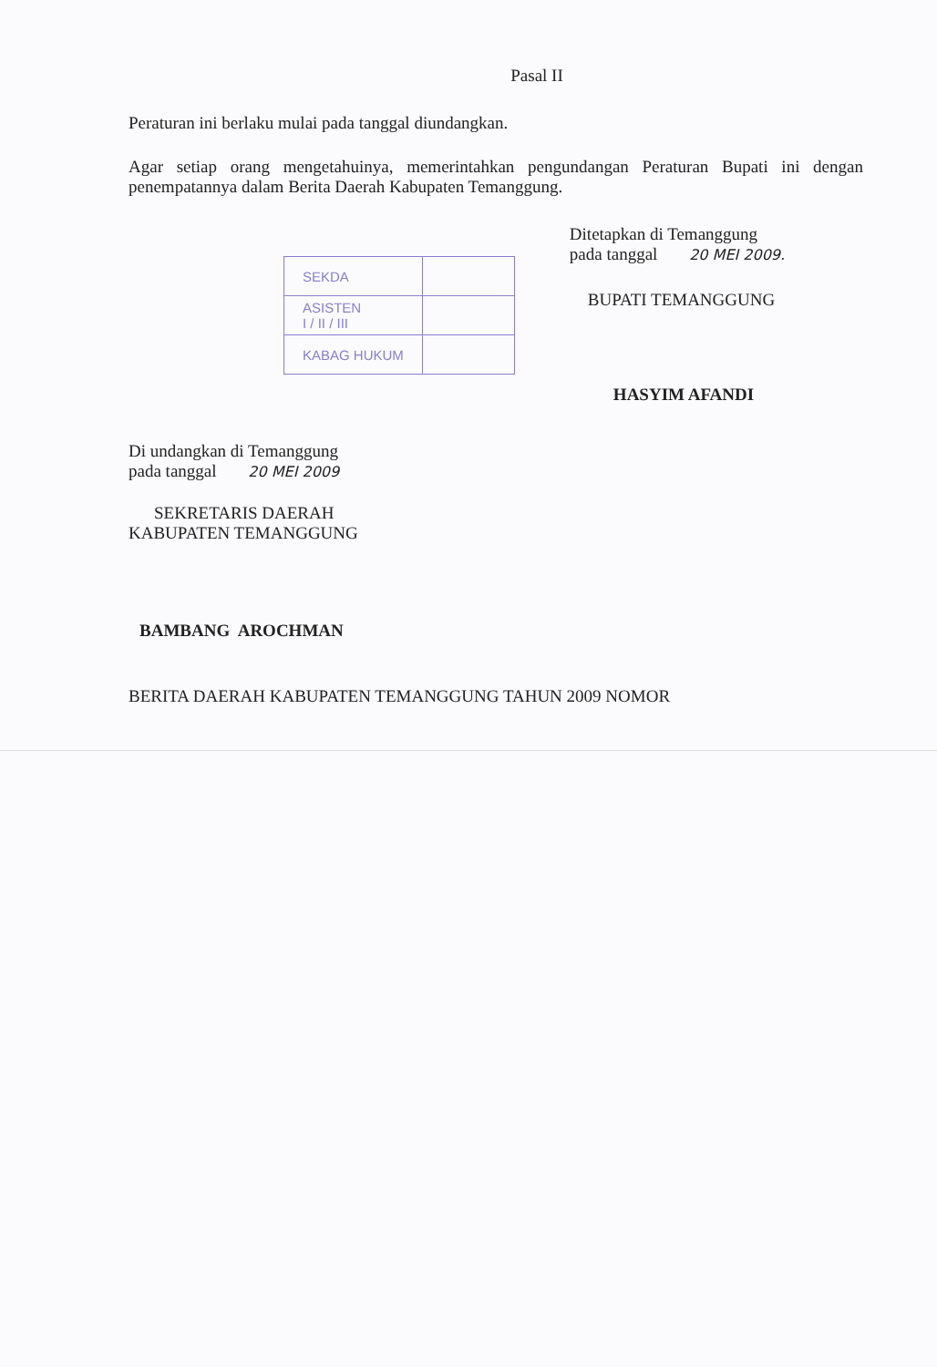Pasal II
Peraturan ini berlaku mulai pada tanggal diundangkan.
Agar setiap orang mengetahuinya, memerintahkan pengundangan Peraturan Bupati ini dengan penempatannya dalam Berita Daerah Kabupaten Temanggung.
| SEKDA | |
| ASISTEN I / II / III | |
| KABAG HUKUM | |
Ditetapkan di Temanggung
pada tanggal 20 MEI 2009.
BUPATI TEMANGGUNG
HASYIM AFANDI
Di undangkan di Temanggung
pada tanggal 20 MEI 2009
SEKRETARIS DAERAH
KABUPATEN TEMANGGUNG
BAMBANG AROCHMAN
BERITA DAERAH KABUPATEN TEMANGGUNG TAHUN 2009 NOMOR